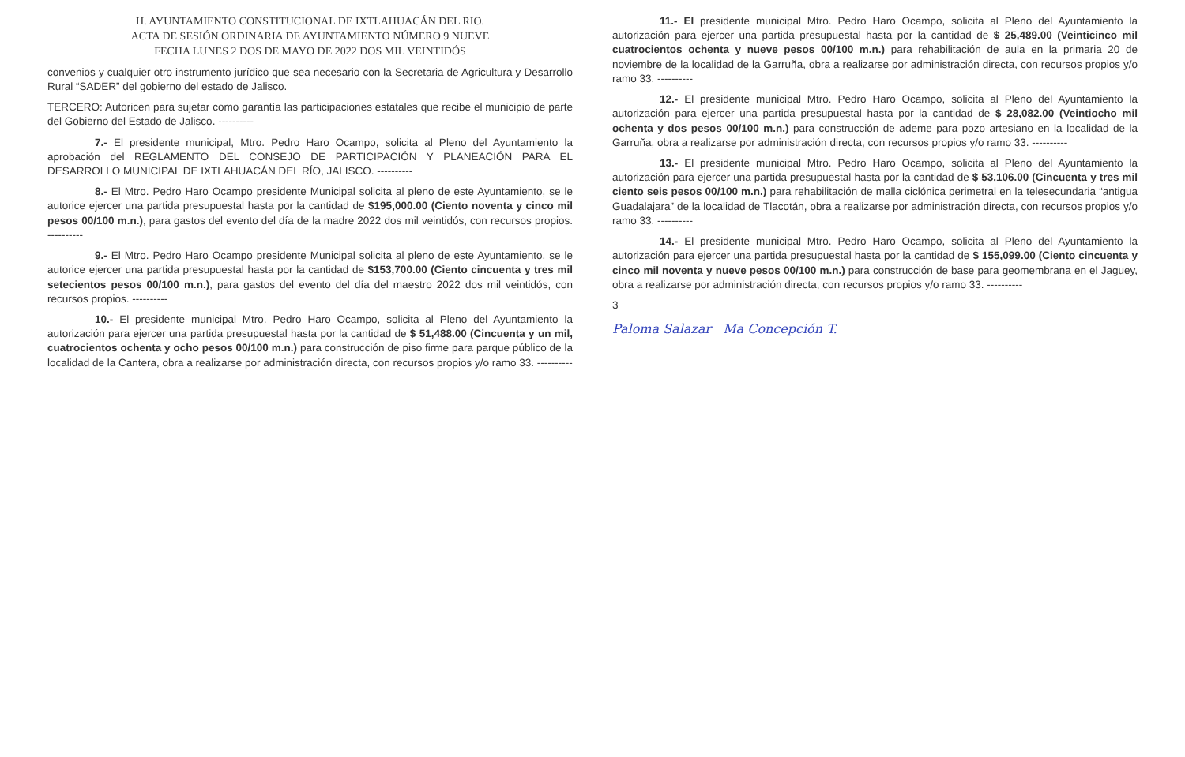H. AYUNTAMIENTO CONSTITUCIONAL DE IXTLAHUACÁN DEL RIO.
ACTA DE SESIÓN ORDINARIA DE AYUNTAMIENTO NÚMERO 9 NUEVE
FECHA LUNES 2 DOS DE MAYO DE 2022 DOS MIL VEINTIDÓS
convenios y cualquier otro instrumento jurídico que sea necesario con la Secretaria de Agricultura y Desarrollo Rural “SADER” del gobierno del estado de Jalisco.
TERCERO: Autoricen para sujetar como garantía las participaciones estatales que recibe el municipio de parte del Gobierno del Estado de Jalisco. ----------
7.- El presidente municipal, Mtro. Pedro Haro Ocampo, solicita al Pleno del Ayuntamiento la aprobación del REGLAMENTO DEL CONSEJO DE PARTICIPACIÓN Y PLANEACIÓN PARA EL DESARROLLO MUNICIPAL DE IXTLAHUACÁN DEL RÍO, JALISCO. ----------
8.- El Mtro. Pedro Haro Ocampo presidente Municipal solicita al pleno de este Ayuntamiento, se le autorice ejercer una partida presupuestal hasta por la cantidad de $195,000.00 (Ciento noventa y cinco mil pesos 00/100 m.n.), para gastos del evento del día de la madre 2022 dos mil veintidós, con recursos propios. ----------
9.- El Mtro. Pedro Haro Ocampo presidente Municipal solicita al pleno de este Ayuntamiento, se le autorice ejercer una partida presupuestal hasta por la cantidad de $153,700.00 (Ciento cincuenta y tres mil setecientos pesos 00/100 m.n.), para gastos del evento del día del maestro 2022 dos mil veintidós, con recursos propios. ----------
10.- El presidente municipal Mtro. Pedro Haro Ocampo, solicita al Pleno del Ayuntamiento la autorización para ejercer una partida presupuestal hasta por la cantidad de $ 51,488.00 (Cincuenta y un mil, cuatrocientos ochenta y ocho pesos 00/100 m.n.) para construcción de piso firme para parque público de la localidad de la Cantera, obra a realizarse por administración directa, con recursos propios y/o ramo 33. ----------
11.- El presidente municipal Mtro. Pedro Haro Ocampo, solicita al Pleno del Ayuntamiento la autorización para ejercer una partida presupuestal hasta por la cantidad de $ 25,489.00 (Veinticinco mil cuatrocientos ochenta y nueve pesos 00/100 m.n.) para rehabilitación de aula en la primaria 20 de noviembre de la localidad de la Garruña, obra a realizarse por administración directa, con recursos propios y/o ramo 33. ----------
12.- El presidente municipal Mtro. Pedro Haro Ocampo, solicita al Pleno del Ayuntamiento la autorización para ejercer una partida presupuestal hasta por la cantidad de $ 28,082.00 (Veintiocho mil ochenta y dos pesos 00/100 m.n.) para construcción de ademe para pozo artesiano en la localidad de la Garruña, obra a realizarse por administración directa, con recursos propios y/o ramo 33. ----------
13.- El presidente municipal Mtro. Pedro Haro Ocampo, solicita al Pleno del Ayuntamiento la autorización para ejercer una partida presupuestal hasta por la cantidad de $ 53,106.00 (Cincuenta y tres mil ciento seis pesos 00/100 m.n.) para rehabilitación de malla ciclónica perimetral en la telesecundaria “antigua Guadalajara” de la localidad de Tlacotán, obra a realizarse por administración directa, con recursos propios y/o ramo 33. ----------
14.- El presidente municipal Mtro. Pedro Haro Ocampo, solicita al Pleno del Ayuntamiento la autorización para ejercer una partida presupuestal hasta por la cantidad de $ 155,099.00 (Ciento cincuenta y cinco mil noventa y nueve pesos 00/100 m.n.) para construcción de base para geomembrana en el Jaguey, obra a realizarse por administración directa, con recursos propios y/o ramo 33. ----------
3
Paloma Salazar Ma Concepción T.